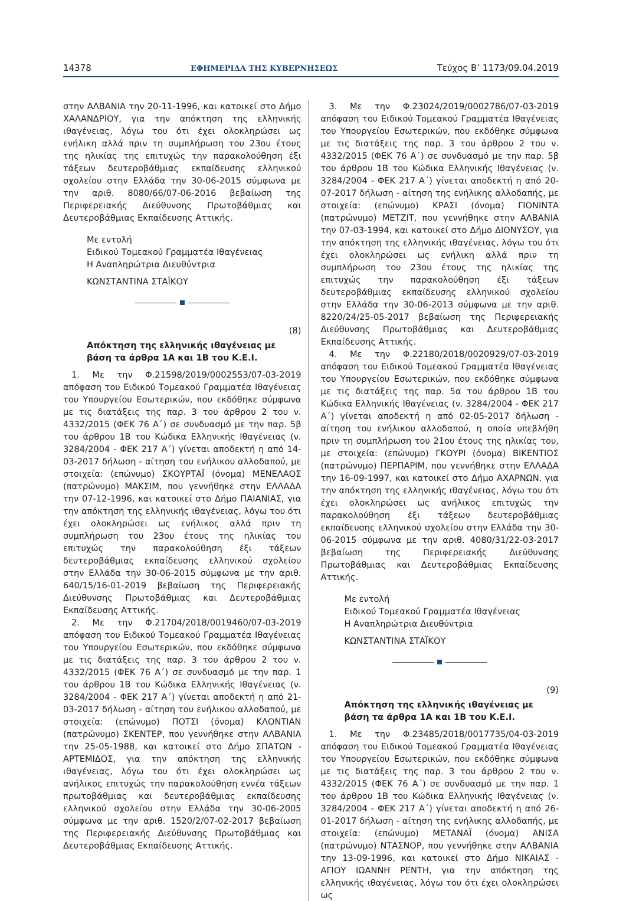14378 ΕΦΗΜΕΡΙΔΑ ΤΗΣ ΚΥΒΕΡΝΗΣΕΩΣ Τεύχος Β’ 1173/09.04.2019
στην ΑΛΒΑΝΙΑ την 20-11-1996, και κατοικεί στο Δήμο ΧΑΛΑΝΔΡΙΟΥ, για την απόκτηση της ελληνικής ιθαγένειας, λόγω του ότι έχει ολοκληρώσει ως ενήλικη αλλά πριν τη συμπλήρωση του 23ου έτους της ηλικίας της επιτυχώς την παρακολούθηση έξι τάξεων δευτεροβάθμιας εκπαίδευσης ελληνικού σχολείου στην Ελλάδα την 30-06-2015 σύμφωνα με την αριθ. 8080/66/07-06-2016 βεβαίωση της Περιφερειακής Διεύθυνσης Πρωτοβάθμιας και Δευτεροβάθμιας Εκπαίδευσης Αττικής.
Με εντολή
Ειδικού Τομεακού Γραμματέα Ιθαγένειας
Η Αναπληρώτρια Διευθύντρια
ΚΩΝΣΤΑΝΤΙΝΑ ΣΤΑΪΚΟΥ
(8)
Απόκτηση της ελληνικής ιθαγένειας με βάση τα άρθρα 1Α και 1Β του Κ.Ε.Ι.
1. Με την Φ.21598/2019/0002553/07-03-2019 απόφαση του Ειδικού Τομεακού Γραμματέα Ιθαγένειας του Υπουργείου Εσωτερικών, που εκδόθηκε σύμφωνα με τις διατάξεις της παρ. 3 του άρθρου 2 του ν. 4332/2015 (ΦΕΚ 76 Α΄) σε συνδυασμό με την παρ. 5β του άρθρου 1Β του Κώδικα Ελληνικής Ιθαγένειας (ν. 3284/2004 - ΦΕΚ 217 Α΄) γίνεται αποδεκτή η από 14-03-2017 δήλωση - αίτηση του ενήλικου αλλοδαπού, με στοιχεία: (επώνυμο) ΣΚΟΥΡΤΑΪ (όνομα) ΜΕΝΕΛΑΟΣ (πατρώνυμο) ΜΑΚΣΙΜ, που γεννήθηκε στην ΕΛΛΑΔΑ την 07-12-1996, και κατοικεί στο Δήμο ΠΑΙΑΝΙΑΣ, για την απόκτηση της ελληνικής ιθαγένειας, λόγω του ότι έχει ολοκληρώσει ως ενήλικος αλλά πριν τη συμπλήρωση του 23ου έτους της ηλικίας του επιτυχώς την παρακολούθηση έξι τάξεων δευτεροβάθμιας εκπαίδευσης ελληνικού σχολείου στην Ελλάδα την 30-06-2015 σύμφωνα με την αριθ. 640/15/16-01-2019 βεβαίωση της Περιφερειακής Διεύθυνσης Πρωτοβάθμιας και Δευτεροβάθμιας Εκπαίδευσης Αττικής.
2. Με την Φ.21704/2018/0019460/07-03-2019 απόφαση του Ειδικού Τομεακού Γραμματέα Ιθαγένειας του Υπουργείου Εσωτερικών, που εκδόθηκε σύμφωνα με τις διατάξεις της παρ. 3 του άρθρου 2 του ν. 4332/2015 (ΦΕΚ 76 Α΄) σε συνδυασμό με την παρ. 1 του άρθρου 1Β του Κώδικα Ελληνικής Ιθαγένειας (ν. 3284/2004 - ΦΕΚ 217 Α΄) γίνεται αποδεκτή η από 21-03-2017 δήλωση - αίτηση του ενήλικου αλλοδαπού, με στοιχεία: (επώνυμο) ΠΟΤΣΙ (όνομα) ΚΛΟΝΤΙΑΝ (πατρώνυμο) ΣΚΕΝΤΕΡ, που γεννήθηκε στην ΑΛΒΑΝΙΑ την 25-05-1988, και κατοικεί στο Δήμο ΣΠΑΤΩΝ - ΑΡΤΕΜΙΔΟΣ, για την απόκτηση της ελληνικής ιθαγένειας, λόγω του ότι έχει ολοκληρώσει ως ανήλικος επιτυχώς την παρακολούθηση εννέα τάξεων πρωτοβάθμιας και δευτεροβάθμιας εκπαίδευσης ελληνικού σχολείου στην Ελλάδα την 30-06-2005 σύμφωνα με την αριθ. 1520/2/07-02-2017 βεβαίωση της Περιφερειακής Διεύθυνσης Πρωτοβάθμιας και Δευτεροβάθμιας Εκπαίδευσης Αττικής.
3. Με την Φ.23024/2019/0002786/07-03-2019 απόφαση του Ειδικού Τομεακού Γραμματέα Ιθαγένειας του Υπουργείου Εσωτερικών, που εκδόθηκε σύμφωνα με τις διατάξεις της παρ. 3 του άρθρου 2 του ν. 4332/2015 (ΦΕΚ 76 Α΄) σε συνδυασμό με την παρ. 5β του άρθρου 1Β του Κώδικα Ελληνικής Ιθαγένειας (ν. 3284/2004 - ΦΕΚ 217 Α΄) γίνεται αποδεκτή η από 20-07-2017 δήλωση - αίτηση της ενήλικης αλλοδαπής, με στοιχεία: (επώνυμο) ΚΡΑΣΙ (όνομα) ΓΙΟΝΙΝΤΑ (πατρώνυμο) ΜΕΤΖΙΤ, που γεννήθηκε στην ΑΛΒΑΝΙΑ την 07-03-1994, και κατοικεί στο Δήμο ΔΙΟΝΥΣΟΥ, για την απόκτηση της ελληνικής ιθαγένειας, λόγω του ότι έχει ολοκληρώσει ως ενήλικη αλλά πριν τη συμπλήρωση του 23ου έτους της ηλικίας της επιτυχώς την παρακολούθηση έξι τάξεων δευτεροβάθμιας εκπαίδευσης ελληνικού σχολείου στην Ελλάδα την 30-06-2013 σύμφωνα με την αριθ. 8220/24/25-05-2017 βεβαίωση της Περιφερειακής Διεύθυνσης Πρωτοβάθμιας και Δευτεροβάθμιας Εκπαίδευσης Αττικής.
4. Με την Φ.22180/2018/0020929/07-03-2019 απόφαση του Ειδικού Τομεακού Γραμματέα Ιθαγένειας του Υπουργείου Εσωτερικών, που εκδόθηκε σύμφωνα με τις διατάξεις της παρ. 5α του άρθρου 1Β του Κώδικα Ελληνικής Ιθαγένειας (ν. 3284/2004 - ΦΕΚ 217 Α΄) γίνεται αποδεκτή η από 02-05-2017 δήλωση - αίτηση του ενήλικου αλλοδαπού, η οποία υπεβλήθη πριν τη συμπλήρωση του 21ου έτους της ηλικίας του, με στοιχεία: (επώνυμο) ΓΚΟΥΡΙ (όνομα) ΒΙΚΕΝΤΙΟΣ (πατρώνυμο) ΠΕΡΠΑΡΙΜ, που γεννήθηκε στην ΕΛΛΑΔΑ την 16-09-1997, και κατοικεί στο Δήμο ΑΧΑΡΝΩΝ, για την απόκτηση της ελληνικής ιθαγένειας, λόγω του ότι έχει ολοκληρώσει ως ανήλικος επιτυχώς την παρακολούθηση έξι τάξεων δευτεροβάθμιας εκπαίδευσης ελληνικού σχολείου στην Ελλάδα την 30-06-2015 σύμφωνα με την αριθ. 4080/31/22-03-2017 βεβαίωση της Περιφερειακής Διεύθυνσης Πρωτοβάθμιας και Δευτεροβάθμιας Εκπαίδευσης Αττικής.
Με εντολή
Ειδικού Τομεακού Γραμματέα Ιθαγένειας
Η Αναπληρώτρια Διευθύντρια
ΚΩΝΣΤΑΝΤΙΝΑ ΣΤΑΪΚΟΥ
(9)
Απόκτηση της ελληνικής ιθαγένειας με βάση τα άρθρα 1Α και 1Β του Κ.Ε.Ι.
1. Με την Φ.23485/2018/0017735/04-03-2019 απόφαση του Ειδικού Τομεακού Γραμματέα Ιθαγένειας του Υπουργείου Εσωτερικών, που εκδόθηκε σύμφωνα με τις διατάξεις της παρ. 3 του άρθρου 2 του ν. 4332/2015 (ΦΕΚ 76 Α΄) σε συνδυασμό με την παρ. 1 του άρθρου 1Β του Κώδικα Ελληνικής Ιθαγένειας (ν. 3284/2004 - ΦΕΚ 217 Α΄) γίνεται αποδεκτή η από 26-01-2017 δήλωση - αίτηση της ενήλικης αλλοδαπής, με στοιχεία: (επώνυμο) ΜΕΤΑΝΑΪ (όνομα) ΑΝΙΣΑ (πατρώνυμο) ΝΤΑΣΝΟΡ, που γεννήθηκε στην ΑΛΒΑΝΙΑ την 13-09-1996, και κατοικεί στο Δήμο ΝΙΚΑΙΑΣ - ΑΓΙΟΥ ΙΩΑΝΝΗ ΡΕΝΤΗ, για την απόκτηση της ελληνικής ιθαγένειας, λόγω του ότι έχει ολοκληρώσει ως